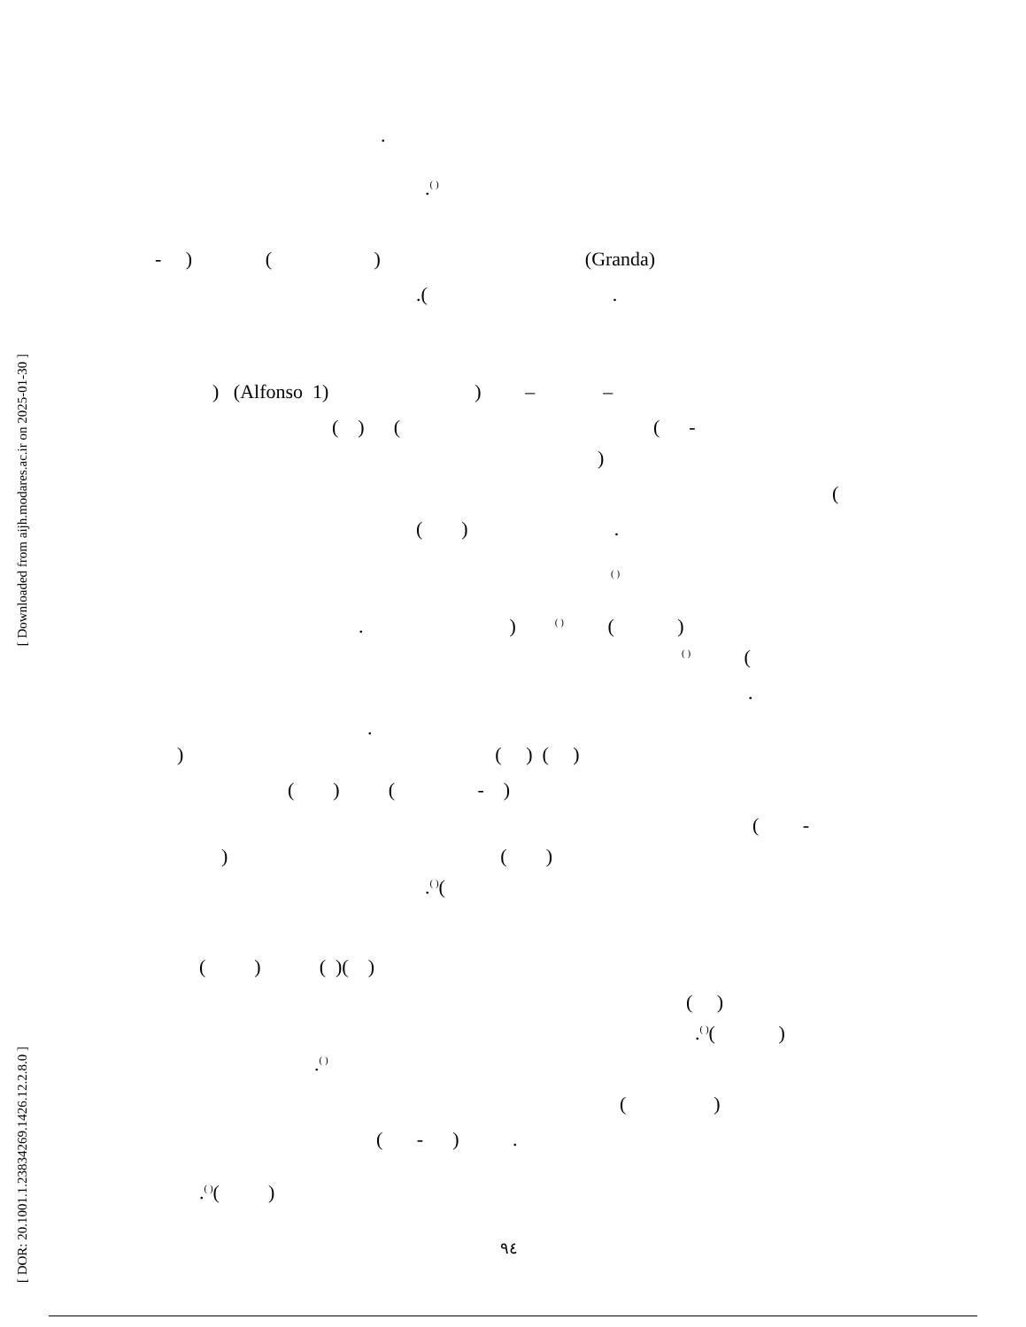.
.<sup>( )</sup>
- ) ( ) (Granda)
.( .
) (Alfonso 1) ) – –
( ) ( ( -
)
(
( ) .
<sup>( )</sup>
. ) <sup>( )</sup> ( )
<sup>( )</sup> (
.
.
) ( ) ( )
( ) ( - )
( -
) ( )
.<sup>( )</sup>(
( ) ( )( )
( )
.<sup>( )</sup>( )
.<sup>( )</sup>
( )
( - ) .
.<sup>( )</sup>( )
٩٤
[ Downloaded from aijh.modares.ac.ir on 2025-01-30 ]
[ DOR: 20.1001.1.23834269.1426.12.2.8.0 ]